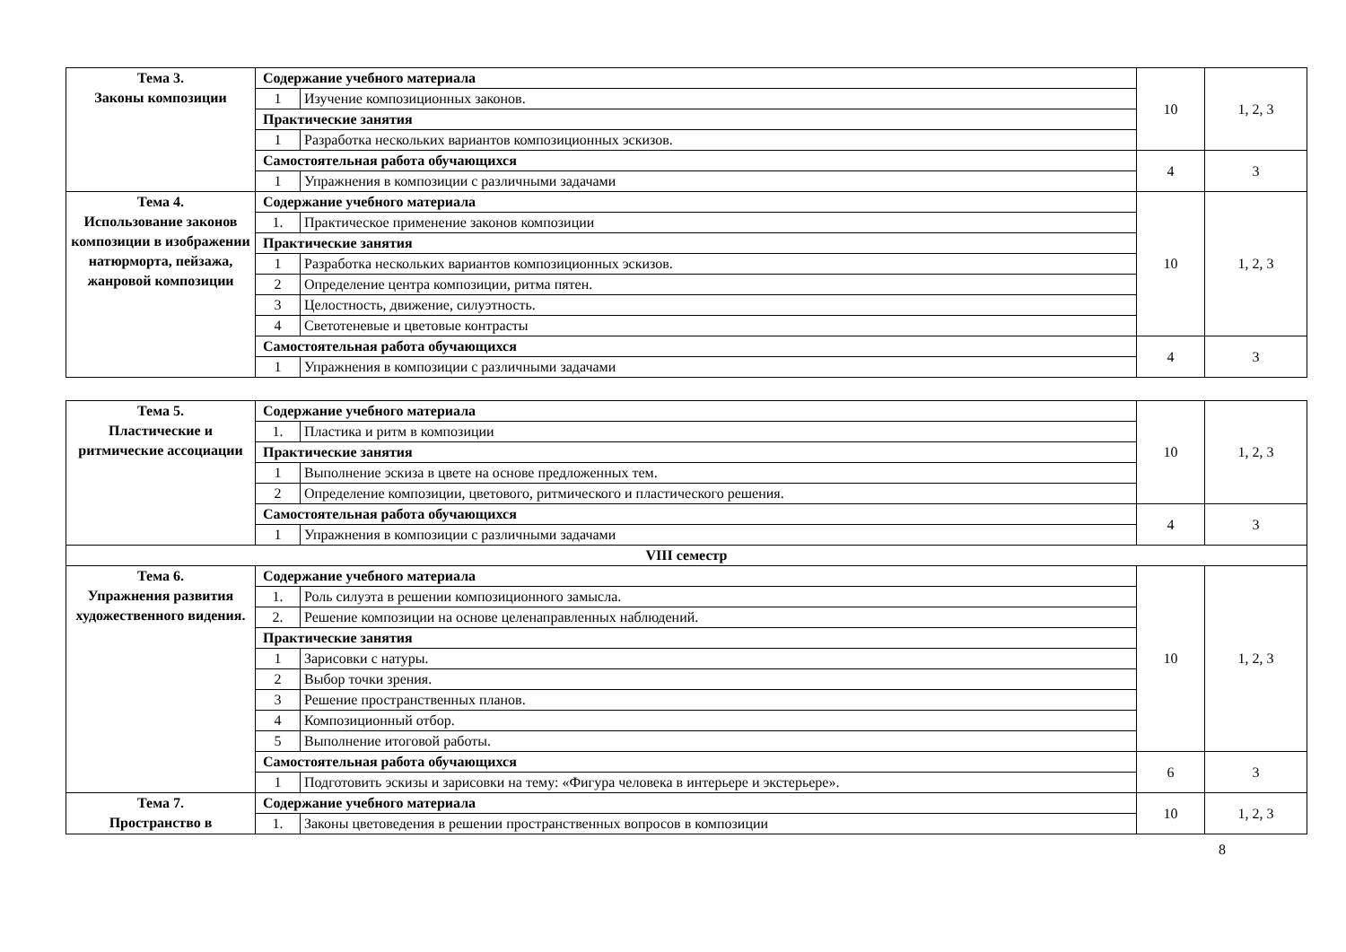| Тема 3. Законы композиции | Содержание учебного материала | | 10 | 1, 2, 3 |
| | 1 | Изучение композиционных законов. | | |
| | Практические занятия | | | |
| | 1 | Разработка нескольких вариантов композиционных эскизов. | | |
| | Самостоятельная работа обучающихся | | 4 | 3 |
| | 1 | Упражнения в композиции с различными задачами | | |
| Тема 4. Использование законов композиции в изображении натюрморта, пейзажа, жанровой композиции | Содержание учебного материала | | 10 | 1, 2, 3 |
| | 1. | Практическое применение законов композиции | | |
| | Практические занятия | | | |
| | 1 | Разработка нескольких вариантов композиционных эскизов. | | |
| | 2 | Определение центра композиции, ритма пятен. | | |
| | 3 | Целостность, движение, силуэтность. | | |
| | 4 | Светотеневые и цветовые контрасты | | |
| | Самостоятельная работа обучающихся | | 4 | 3 |
| | 1 | Упражнения в композиции с различными задачами | | |
| Тема 5. Пластические и ритмические ассоциации | Содержание учебного материала | | 10 | 1, 2, 3 |
| | 1. | Пластика и ритм в композиции | | |
| | Практические занятия | | | |
| | 1 | Выполнение эскиза в цвете на основе предложенных тем. | | |
| | 2 | Определение композиции, цветового, ритмического и пластического решения. | | |
| | Самостоятельная работа обучающихся | | 4 | 3 |
| | 1 | Упражнения в композиции с различными задачами | | |
| VIII семестр | | | | |
| Тема 6. Упражнения развития художественного видения. | Содержание учебного материала | | 10 | 1, 2, 3 |
| | 1. | Роль силуэта в решении композиционного замысла. | | |
| | 2. | Решение композиции на основе целенаправленных наблюдений. | | |
| | Практические занятия | | | |
| | 1 | Зарисовки с натуры. | | |
| | 2 | Выбор точки зрения. | | |
| | 3 | Решение пространственных планов. | | |
| | 4 | Композиционный отбор. | | |
| | 5 | Выполнение итоговой работы. | | |
| | Самостоятельная работа обучающихся | | 6 | 3 |
| | 1 | Подготовить эскизы и зарисовки на тему: «Фигура человека в интерьере и экстерьере». | | |
| Тема 7. Пространство в | Содержание учебного материала | | 10 | 1, 2, 3 |
| | 1. | Законы цветоведения в решении пространственных вопросов в композиции | | |
8